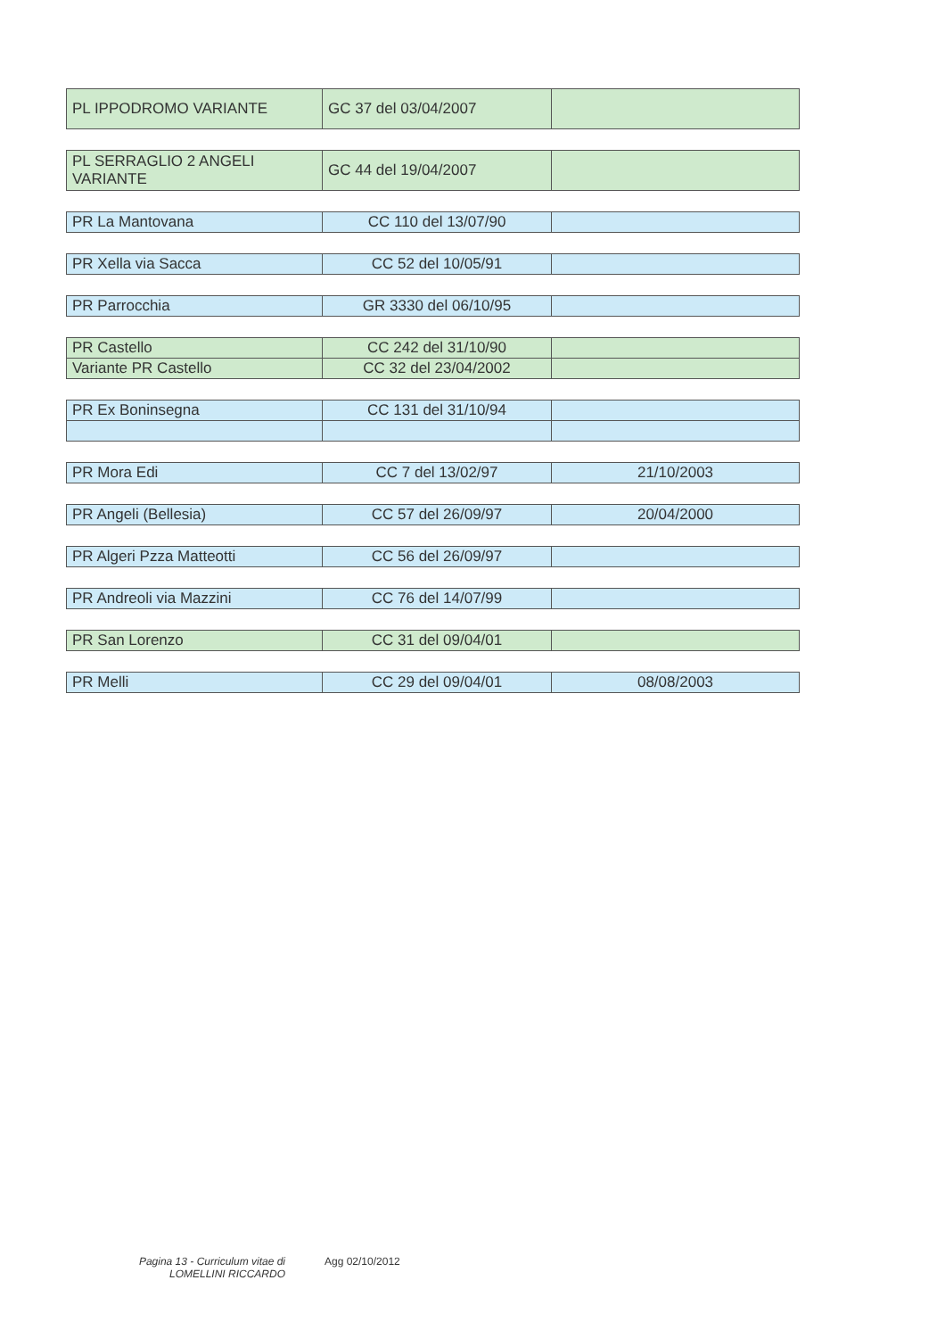| PL IPPODROMO VARIANTE | GC 37 del 03/04/2007 | |
| PL SERRAGLIO 2 ANGELI VARIANTE | GC 44 del 19/04/2007 | |
| PR La Mantovana | CC 110 del 13/07/90 | |
| PR Xella via Sacca | CC 52 del 10/05/91 | |
| PR Parrocchia | GR 3330 del 06/10/95 | |
| PR Castello | CC 242 del 31/10/90 | |
| Variante PR Castello | CC 32 del 23/04/2002 | |
| PR Ex Boninsegna | CC 131 del 31/10/94 | |
| PR Mora Edi | CC 7 del 13/02/97 | 21/10/2003 |
| PR Angeli (Bellesia) | CC 57 del 26/09/97 | 20/04/2000 |
| PR Algeri Pzza Matteotti | CC 56 del 26/09/97 | |
| PR Andreoli via Mazzini | CC 76 del 14/07/99 | |
| PR San Lorenzo | CC 31 del 09/04/01 | |
| PR Melli | CC 29 del 09/04/01 | 08/08/2003 |
Pagina 13 - Curriculum vitae di
LOMELLINI RICCARDO
Agg 02/10/2012